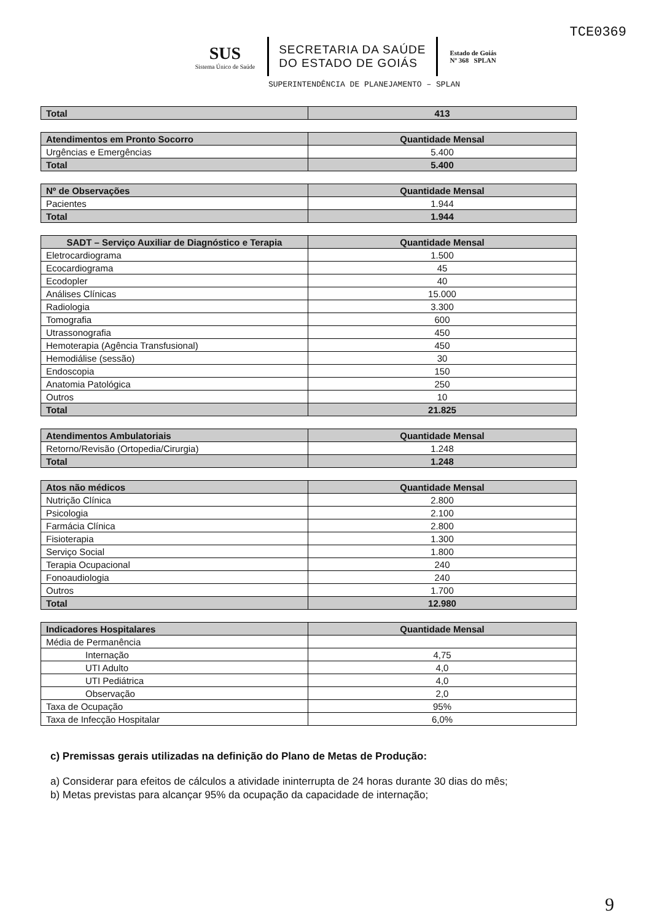TCE0369
SUS
Sistema Único de Saúde
SECRETARIA DA SAÚDE
DO ESTADO DE GOIÁS
Estado de Goiás
Nº 368 SPLAN
SUPERINTENDÊNCIA DE PLANEJAMENTO – SPLAN
| Total | 413 |
| Atendimentos em Pronto Socorro | Quantidade Mensal |
| --- | --- |
| Urgências e Emergências | 5.400 |
| Total | 5.400 |
| Nº de Observações | Quantidade Mensal |
| --- | --- |
| Pacientes | 1.944 |
| Total | 1.944 |
| SADT – Serviço Auxiliar de Diagnóstico e Terapia | Quantidade Mensal |
| --- | --- |
| Eletrocardiograma | 1.500 |
| Ecocardiograma | 45 |
| Ecodopler | 40 |
| Análises Clínicas | 15.000 |
| Radiologia | 3.300 |
| Tomografia | 600 |
| Utrassonografia | 450 |
| Hemoterapia (Agência Transfusional) | 450 |
| Hemodiálise (sessão) | 30 |
| Endoscopia | 150 |
| Anatomia Patológica | 250 |
| Outros | 10 |
| Total | 21.825 |
| Atendimentos Ambulatoriais | Quantidade Mensal |
| --- | --- |
| Retorno/Revisão (Ortopedia/Cirurgia) | 1.248 |
| Total | 1.248 |
| Atos não médicos | Quantidade Mensal |
| --- | --- |
| Nutrição Clínica | 2.800 |
| Psicologia | 2.100 |
| Farmácia Clínica | 2.800 |
| Fisioterapia | 1.300 |
| Serviço Social | 1.800 |
| Terapia Ocupacional | 240 |
| Fonoaudiologia | 240 |
| Outros | 1.700 |
| Total | 12.980 |
| Indicadores Hospitalares | Quantidade Mensal |
| --- | --- |
| Média de Permanência | |
| Internação | 4,75 |
| UTI Adulto | 4,0 |
| UTI Pediátrica | 4,0 |
| Observação | 2,0 |
| Taxa de Ocupação | 95% |
| Taxa de Infecção Hospitalar | 6,0% |
c) Premissas gerais utilizadas na definição do Plano de Metas de Produção:
a) Considerar para efeitos de cálculos a atividade ininterrupta de 24 horas durante 30 dias do mês;
b) Metas previstas para alcançar 95% da ocupação da capacidade de internação;
9